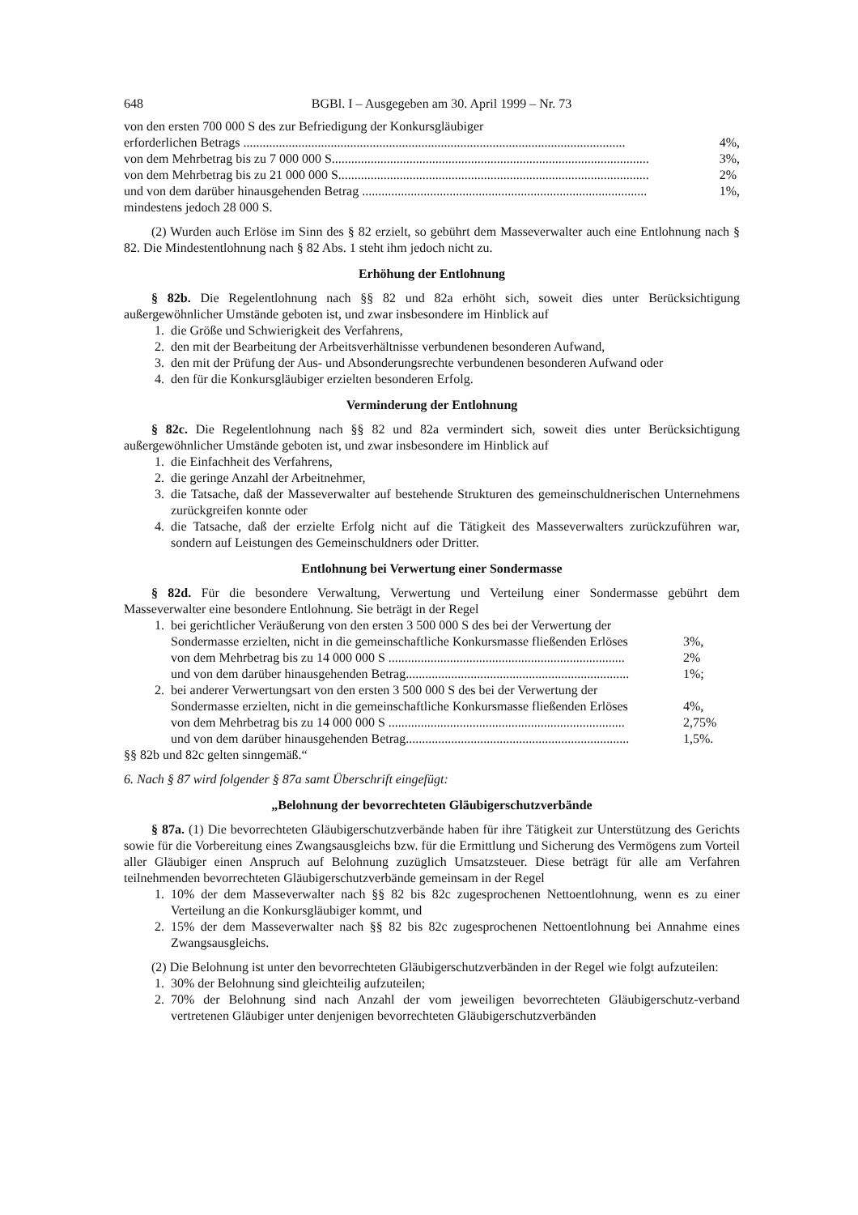648 BGBl. I – Ausgegeben am 30. April 1999 – Nr. 73
von den ersten 700 000 S des zur Befriedigung der Konkursgläubiger
erforderlichen Betrags ...................................................................................................................... 4%,
von dem Mehrbetrag bis zu 7 000 000 S.................................................................................................. 3%,
von dem Mehrbetrag bis zu 21 000 000 S................................................................................................ 2%
und von dem darüber hinausgehenden Betrag ........................................................................................ 1%,
mindestens jedoch 28 000 S.
(2) Wurden auch Erlöse im Sinn des § 82 erzielt, so gebührt dem Masseverwalter auch eine Entlohnung nach § 82. Die Mindestentlohnung nach § 82 Abs. 1 steht ihm jedoch nicht zu.
Erhöhung der Entlohnung
§ 82b. Die Regelentlohnung nach §§ 82 und 82a erhöht sich, soweit dies unter Berücksichtigung außergewöhnlicher Umstände geboten ist, und zwar insbesondere im Hinblick auf
1. die Größe und Schwierigkeit des Verfahrens,
2. den mit der Bearbeitung der Arbeitsverhältnisse verbundenen besonderen Aufwand,
3. den mit der Prüfung der Aus- und Absonderungsrechte verbundenen besonderen Aufwand oder
4. den für die Konkursgläubiger erzielten besonderen Erfolg.
Verminderung der Entlohnung
§ 82c. Die Regelentlohnung nach §§ 82 und 82a vermindert sich, soweit dies unter Berücksichtigung außergewöhnlicher Umstände geboten ist, und zwar insbesondere im Hinblick auf
1. die Einfachheit des Verfahrens,
2. die geringe Anzahl der Arbeitnehmer,
3. die Tatsache, daß der Masseverwalter auf bestehende Strukturen des gemeinschuldnerischen Unternehmens zurückgreifen konnte oder
4. die Tatsache, daß der erzielte Erfolg nicht auf die Tätigkeit des Masseverwalters zurückzuführen war, sondern auf Leistungen des Gemeinschuldners oder Dritter.
Entlohnung bei Verwertung einer Sondermasse
§ 82d. Für die besondere Verwaltung, Verwertung und Verteilung einer Sondermasse gebührt dem Masseverwalter eine besondere Entlohnung. Sie beträgt in der Regel
1. bei gerichtlicher Veräußerung von den ersten 3 500 000 S des bei der Verwertung der
Sondermasse erzielten, nicht in die gemeinschaftliche Konkursmasse fließenden Erlöses 3%,
von dem Mehrbetrag bis zu 14 000 000 S ......................................................................... 2%
und von dem darüber hinausgehenden Betrag..................................................................... 1%;
2. bei anderer Verwertungsart von den ersten 3 500 000 S des bei der Verwertung der
Sondermasse erzielten, nicht in die gemeinschaftliche Konkursmasse fließenden Erlöses 4%,
von dem Mehrbetrag bis zu 14 000 000 S ......................................................................... 2,75%
und von dem darüber hinausgehenden Betrag..................................................................... 1,5%.
§§ 82b und 82c gelten sinngemäß.“
6. Nach § 87 wird folgender § 87a samt Überschrift eingefügt:
„Belohnung der bevorrechteten Gläubigerschutzverbände
§ 87a. (1) Die bevorrechteten Gläubigerschutzverbände haben für ihre Tätigkeit zur Unterstützung des Gerichts sowie für die Vorbereitung eines Zwangsausgleichs bzw. für die Ermittlung und Sicherung des Vermögens zum Vorteil aller Gläubiger einen Anspruch auf Belohnung zuzüglich Umsatzsteuer. Diese beträgt für alle am Verfahren teilnehmenden bevorrechteten Gläubigerschutzverbände gemeinsam in der Regel
1. 10% der dem Masseverwalter nach §§ 82 bis 82c zugesprochenen Nettoentlohnung, wenn es zu einer Verteilung an die Konkursgläubiger kommt, und
2. 15% der dem Masseverwalter nach §§ 82 bis 82c zugesprochenen Nettoentlohnung bei Annahme eines Zwangsausgleichs.
(2) Die Belohnung ist unter den bevorrechteten Gläubigerschutzverbänden in der Regel wie folgt aufzuteilen:
1. 30% der Belohnung sind gleichteilig aufzuteilen;
2. 70% der Belohnung sind nach Anzahl der vom jeweiligen bevorrechteten Gläubigerschutz-verband vertretenen Gläubiger unter denjenigen bevorrechteten Gläubigerschutzverbänden